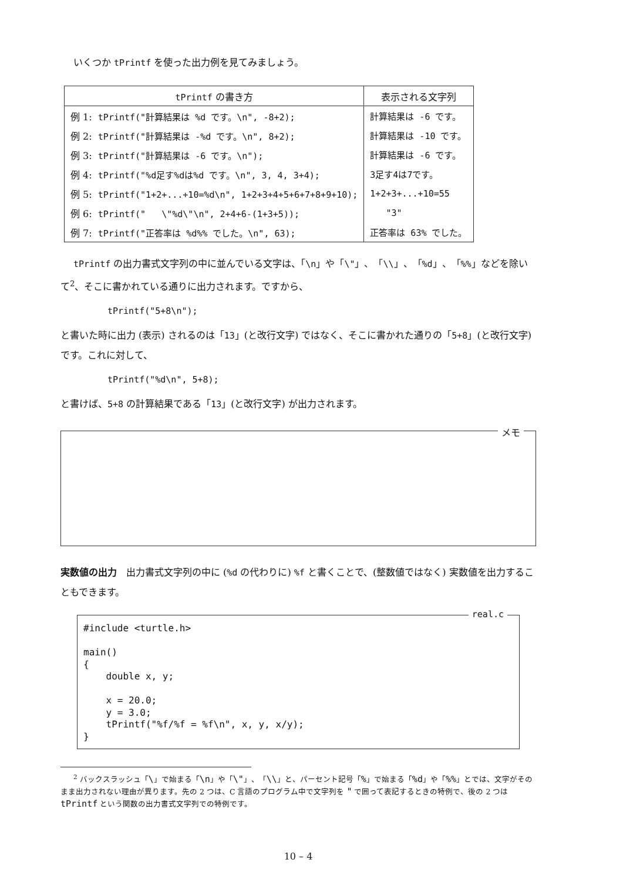いくつか tPrintf を使った出力例を見てみましょう。
| tPrintf の書き方 | 表示される文字列 |
| --- | --- |
| 例 1: tPrintf("計算結果は %d です。\n", -8+2); | 計算結果は -6 です。 |
| 例 2: tPrintf("計算結果は -%d です。\n", 8+2); | 計算結果は -10 です。 |
| 例 3: tPrintf("計算結果は -6 です。\n"); | 計算結果は -6 です。 |
| 例 4: tPrintf("%d足す%dは%d です。\n", 3, 4, 3+4); | 3足す4は7です。 |
| 例 5: tPrintf("1+2+...+10=%d\n", 1+2+3+4+5+6+7+8+9+10); | 1+2+3+...+10=55 |
| 例 6: tPrintf(" \"%d\"\n", 2+4+6-(1+3+5)); | "3" |
| 例 7: tPrintf("正答率は %d%% でした。\n", 63); | 正答率は 63% でした。 |
tPrintf の出力書式文字列の中に並んでいる文字は、「\n」や「\"」、「\\」、「%d」、「%%」などを除いて<sup>2</sup>、そこに書かれている通りに出力されます。ですから、
tPrintf("5+8\n");
と書いた時に出力 (表示) されるのは「13」(と改行文字) ではなく、そこに書かれた通りの「5+8」(と改行文字) です。これに対して、
tPrintf("%d\n", 5+8);
と書けば、5+8 の計算結果である「13」(と改行文字) が出力されます。
メモ
実数値の出力　出力書式文字列の中に (%d の代わりに) %f と書くことで、(整数値ではなく) 実数値を出力することもできます。
real.c
#include <turtle.h>

main()
{
    double x, y;

    x = 20.0;
    y = 3.0;
    tPrintf("%f/%f = %f\n", x, y, x/y);
}
<sup>2</sup> バックスラッシュ「\」で始まる「\n」や「\"」、「\\」と、パーセント記号「%」で始まる「%d」や「%%」とでは、文字がそのまま出力されない理由が異ります。先の 2 つは、C 言語のプログラム中で文字列を " で囲って表記するときの特例で、後の 2 つは tPrintf という関数の出力書式文字列での特例です。
10 – 4